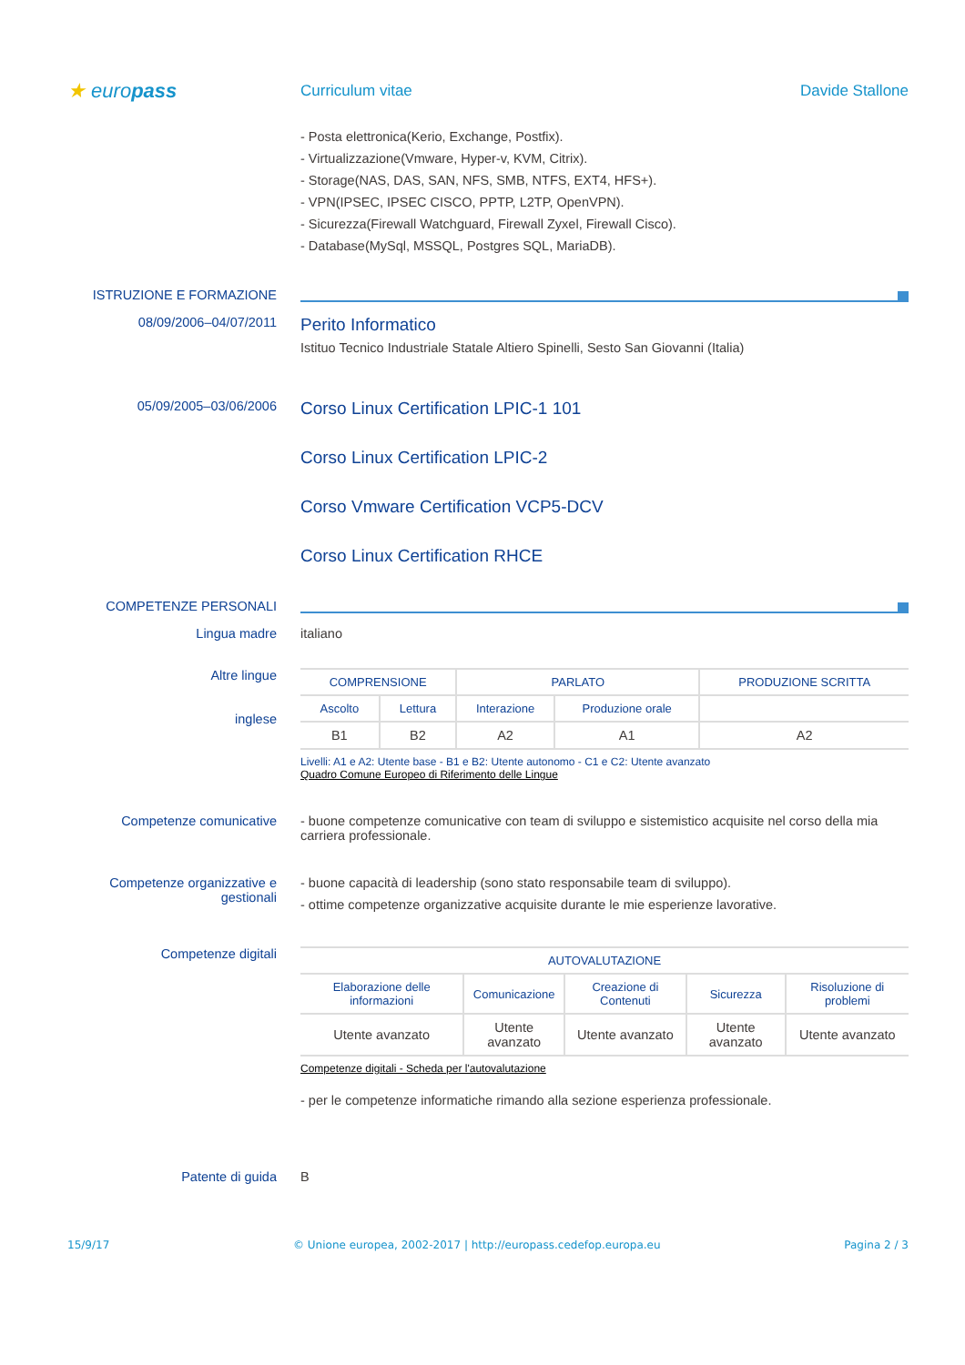★ europass
Curriculum vitae Davide Stallone
- Posta elettronica(Kerio, Exchange, Postfix).
- Virtualizzazione(Vmware, Hyper-v, KVM, Citrix).
- Storage(NAS, DAS, SAN, NFS, SMB, NTFS, EXT4, HFS+).
- VPN(IPSEC, IPSEC CISCO, PPTP, L2TP, OpenVPN).
- Sicurezza(Firewall Watchguard, Firewall Zyxel, Firewall Cisco).
- Database(MySql, MSSQL, Postgres SQL, MariaDB).
ISTRUZIONE E FORMAZIONE
08/09/2006–04/07/2011
Perito Informatico
Istituo Tecnico Industriale Statale Altiero Spinelli, Sesto San Giovanni (Italia)
05/09/2005–03/06/2006
Corso Linux Certification LPIC-1 101
Corso Linux Certification LPIC-2
Corso Vmware Certification VCP5-DCV
Corso Linux Certification RHCE
COMPETENZE PERSONALI
Lingua madre italiano
Altre lingue
inglese
| COMPRENSIONE | | PARLATO | | PRODUZIONE SCRITTA |
| --- | --- | --- | --- | --- |
| Ascolto | Lettura | Interazione | Produzione orale | |
| B1 | B2 | A2 | A1 | A2 |
Livelli: A1 e A2: Utente base - B1 e B2: Utente autonomo - C1 e C2: Utente avanzato
Quadro Comune Europeo di Riferimento delle Lingue
Competenze comunicative - buone competenze comunicative con team di sviluppo e sistemistico acquisite nel corso della mia carriera professionale.
Competenze organizzative e gestionali
- buone capacità di leadership (sono stato responsabile team di sviluppo).
- ottime competenze organizzative acquisite durante le mie esperienze lavorative.
Competenze digitali
| AUTOVALUTAZIONE | | | | |
| --- | --- | --- | --- | --- |
| Elaborazione delle informazioni | Comunicazione | Creazione di Contenuti | Sicurezza | Risoluzione di problemi |
| Utente avanzato | Utente avanzato | Utente avanzato | Utente avanzato | Utente avanzato |
Competenze digitali - Scheda per l'autovalutazione
- per le competenze informatiche rimando alla sezione esperienza professionale.
Patente di guida B
15/9/17 © Unione europea, 2002-2017 | http://europass.cedefop.europa.eu Pagina 2 / 3